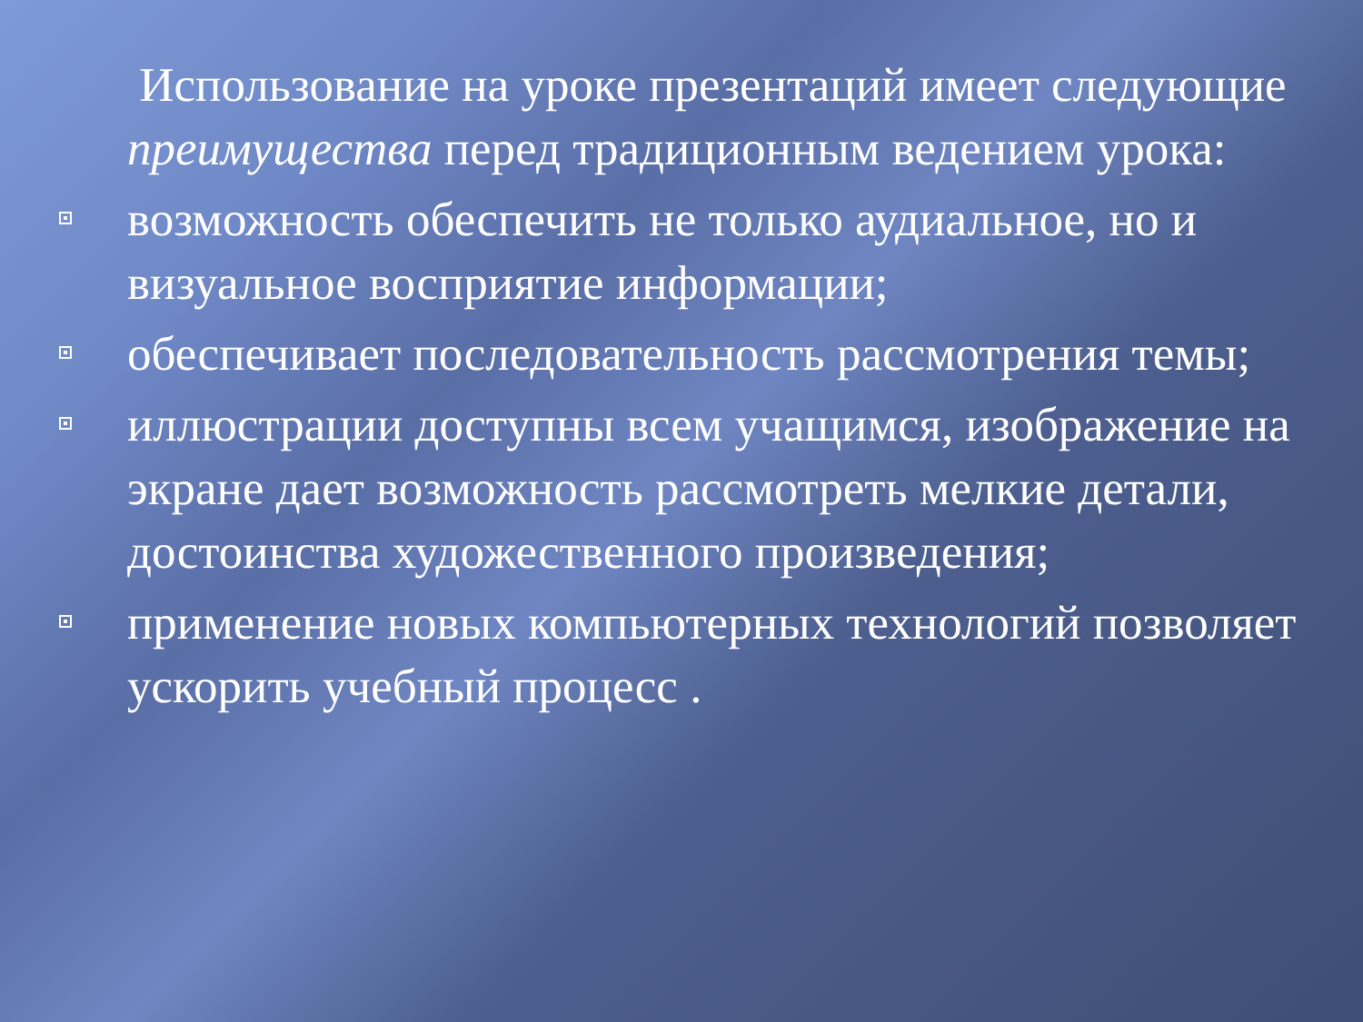Использование на уроке презентаций имеет следующие преимущества перед традиционным ведением урока:
возможность обеспечить не только аудиальное, но и визуальное восприятие информации;
обеспечивает последовательность рассмотрения темы;
иллюстрации доступны всем учащимся, изображение на экране дает возможность рассмотреть мелкие детали, достоинства художественного произведения;
применение новых компьютерных технологий позволяет ускорить учебный процесс .